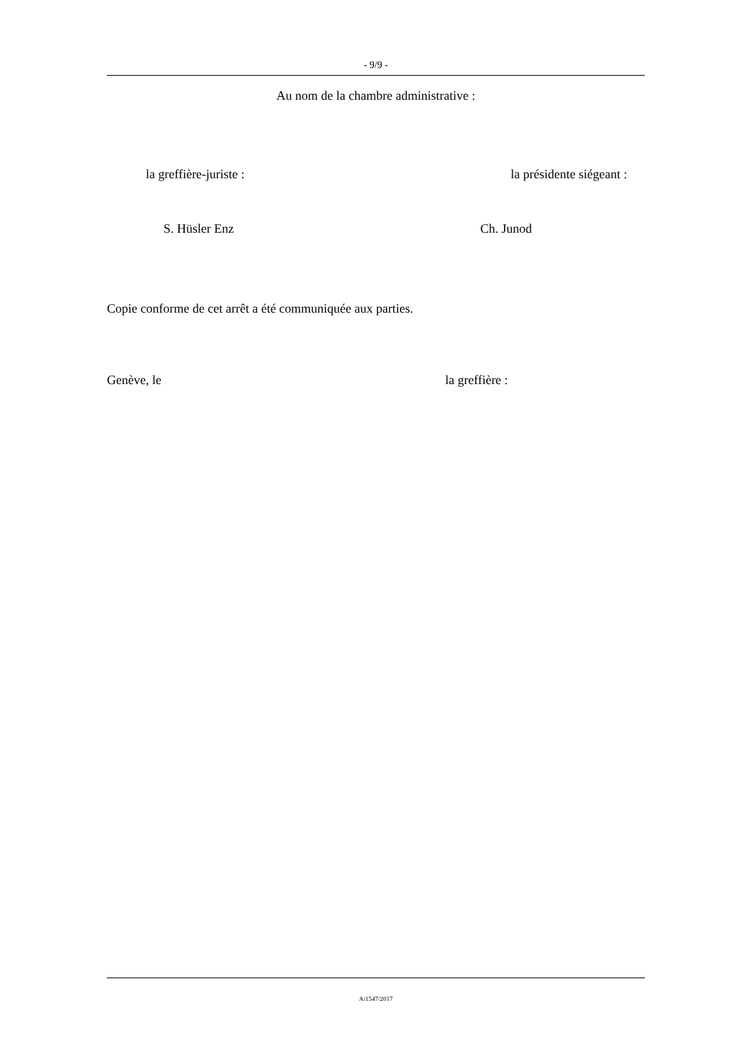- 9/9 -
Au nom de la chambre administrative :
la greffière-juriste : la présidente siégeant :
S. Hüsler Enz Ch. Junod
Copie conforme de cet arrêt a été communiquée aux parties.
Genève, le la greffière :
A/1547/2017